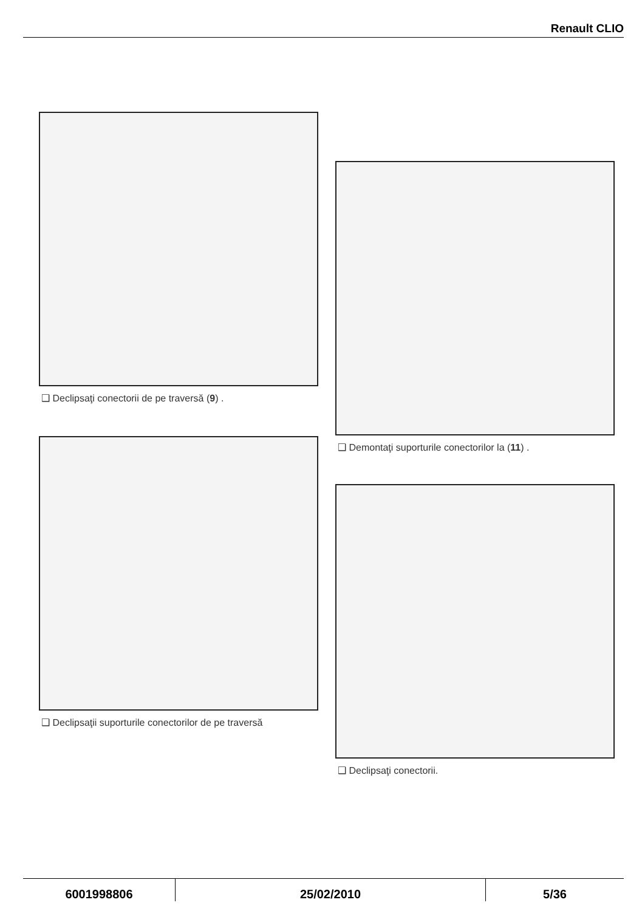Renault CLIO
❑ Declipsaţi conectorii de pe traversă (9) .
❑ Declipsaţii suporturile conectorilor de pe traversă
❑ Demontaţi suporturile conectorilor la (11) .
❑ Declipsaţi conectorii.
6001998806 25/02/2010 5/36